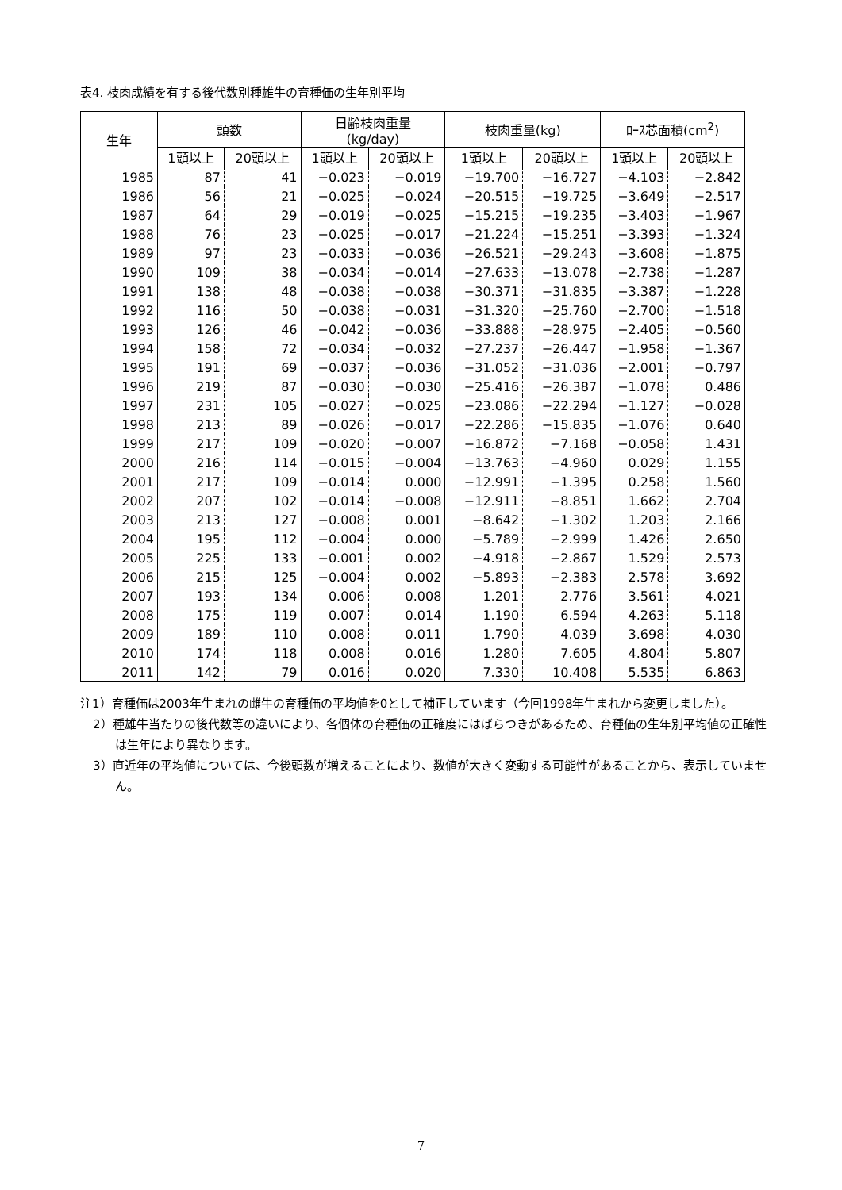表4. 枝肉成績を有する後代数別種雄牛の育種価の生年別平均
| 生年 | 頭数 | | 日齢枝肉重量 (kg/day) | | 枝肉重量(kg) | | ﾛｰｽ芯面積(cm<sup>2</sup>) | |
| --- | --- | --- | --- | --- | --- | --- | --- | --- |
| | 1頭以上 | 20頭以上 | 1頭以上 | 20頭以上 | 1頭以上 | 20頭以上 | 1頭以上 | 20頭以上 |
| 1985 | 87 | 41 | −0.023 | −0.019 | −19.700 | −16.727 | −4.103 | −2.842 |
| 1986 | 56 | 21 | −0.025 | −0.024 | −20.515 | −19.725 | −3.649 | −2.517 |
| 1987 | 64 | 29 | −0.019 | −0.025 | −15.215 | −19.235 | −3.403 | −1.967 |
| 1988 | 76 | 23 | −0.025 | −0.017 | −21.224 | −15.251 | −3.393 | −1.324 |
| 1989 | 97 | 23 | −0.033 | −0.036 | −26.521 | −29.243 | −3.608 | −1.875 |
| 1990 | 109 | 38 | −0.034 | −0.014 | −27.633 | −13.078 | −2.738 | −1.287 |
| 1991 | 138 | 48 | −0.038 | −0.038 | −30.371 | −31.835 | −3.387 | −1.228 |
| 1992 | 116 | 50 | −0.038 | −0.031 | −31.320 | −25.760 | −2.700 | −1.518 |
| 1993 | 126 | 46 | −0.042 | −0.036 | −33.888 | −28.975 | −2.405 | −0.560 |
| 1994 | 158 | 72 | −0.034 | −0.032 | −27.237 | −26.447 | −1.958 | −1.367 |
| 1995 | 191 | 69 | −0.037 | −0.036 | −31.052 | −31.036 | −2.001 | −0.797 |
| 1996 | 219 | 87 | −0.030 | −0.030 | −25.416 | −26.387 | −1.078 | 0.486 |
| 1997 | 231 | 105 | −0.027 | −0.025 | −23.086 | −22.294 | −1.127 | −0.028 |
| 1998 | 213 | 89 | −0.026 | −0.017 | −22.286 | −15.835 | −1.076 | 0.640 |
| 1999 | 217 | 109 | −0.020 | −0.007 | −16.872 | −7.168 | −0.058 | 1.431 |
| 2000 | 216 | 114 | −0.015 | −0.004 | −13.763 | −4.960 | 0.029 | 1.155 |
| 2001 | 217 | 109 | −0.014 | 0.000 | −12.991 | −1.395 | 0.258 | 1.560 |
| 2002 | 207 | 102 | −0.014 | −0.008 | −12.911 | −8.851 | 1.662 | 2.704 |
| 2003 | 213 | 127 | −0.008 | 0.001 | −8.642 | −1.302 | 1.203 | 2.166 |
| 2004 | 195 | 112 | −0.004 | 0.000 | −5.789 | −2.999 | 1.426 | 2.650 |
| 2005 | 225 | 133 | −0.001 | 0.002 | −4.918 | −2.867 | 1.529 | 2.573 |
| 2006 | 215 | 125 | −0.004 | 0.002 | −5.893 | −2.383 | 2.578 | 3.692 |
| 2007 | 193 | 134 | 0.006 | 0.008 | 1.201 | 2.776 | 3.561 | 4.021 |
| 2008 | 175 | 119 | 0.007 | 0.014 | 1.190 | 6.594 | 4.263 | 5.118 |
| 2009 | 189 | 110 | 0.008 | 0.011 | 1.790 | 4.039 | 3.698 | 4.030 |
| 2010 | 174 | 118 | 0.008 | 0.016 | 1.280 | 7.605 | 4.804 | 5.807 |
| 2011 | 142 | 79 | 0.016 | 0.020 | 7.330 | 10.408 | 5.535 | 6.863 |
注1）育種価は2003年生まれの雌牛の育種価の平均値を0として補正しています（今回1998年生まれから変更しました）。
2）種雄牛当たりの後代数等の違いにより、各個体の育種価の正確度にはばらつきがあるため、育種価の生年別平均値の正確性は生年により異なります。
3）直近年の平均値については、今後頭数が増えることにより、数値が大きく変動する可能性があることから、表示していません。
7